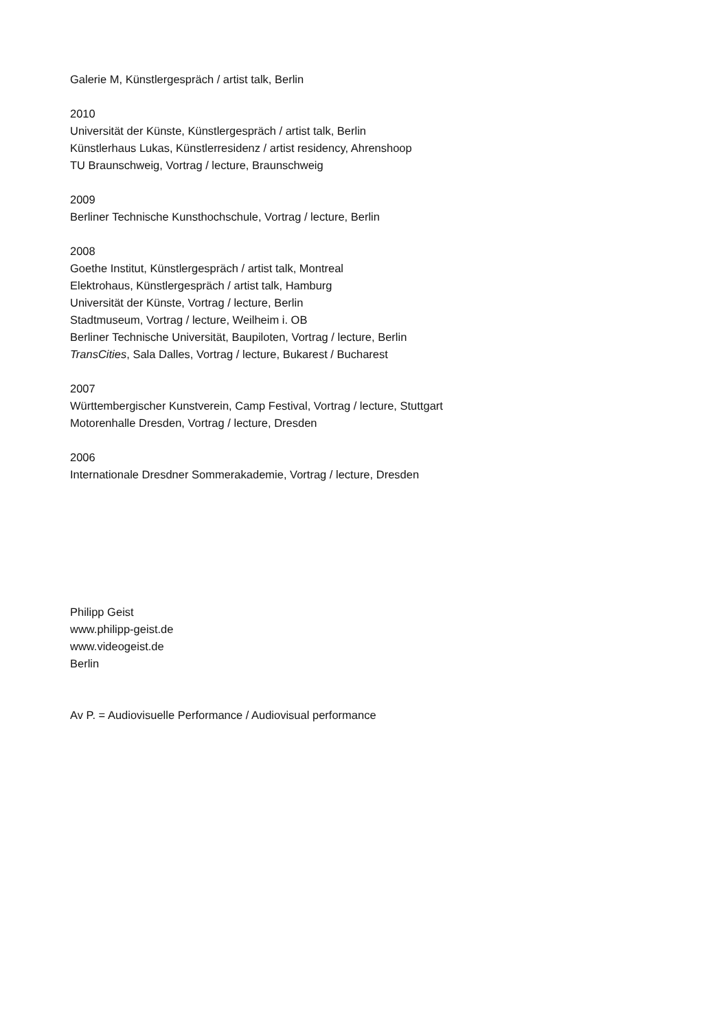Galerie M, Künstlergespräch / artist talk, Berlin
2010
Universität der Künste, Künstlergespräch / artist talk, Berlin
Künstlerhaus Lukas, Künstlerresidenz / artist residency, Ahrenshoop
TU Braunschweig, Vortrag / lecture, Braunschweig
2009
Berliner Technische Kunsthochschule, Vortrag / lecture, Berlin
2008
Goethe Institut, Künstlergespräch / artist talk, Montreal
Elektrohaus, Künstlergespräch / artist talk, Hamburg
Universität der Künste, Vortrag / lecture, Berlin
Stadtmuseum, Vortrag / lecture, Weilheim i. OB
Berliner Technische Universität, Baupiloten, Vortrag / lecture, Berlin
TransCities, Sala Dalles, Vortrag / lecture, Bukarest / Bucharest
2007
Württembergischer Kunstverein, Camp Festival, Vortrag / lecture, Stuttgart
Motorenhalle Dresden, Vortrag / lecture, Dresden
2006
Internationale Dresdner Sommerakademie, Vortrag / lecture, Dresden
Philipp Geist
www.philipp-geist.de
www.videogeist.de
Berlin
Av P. = Audiovisuelle Performance / Audiovisual performance